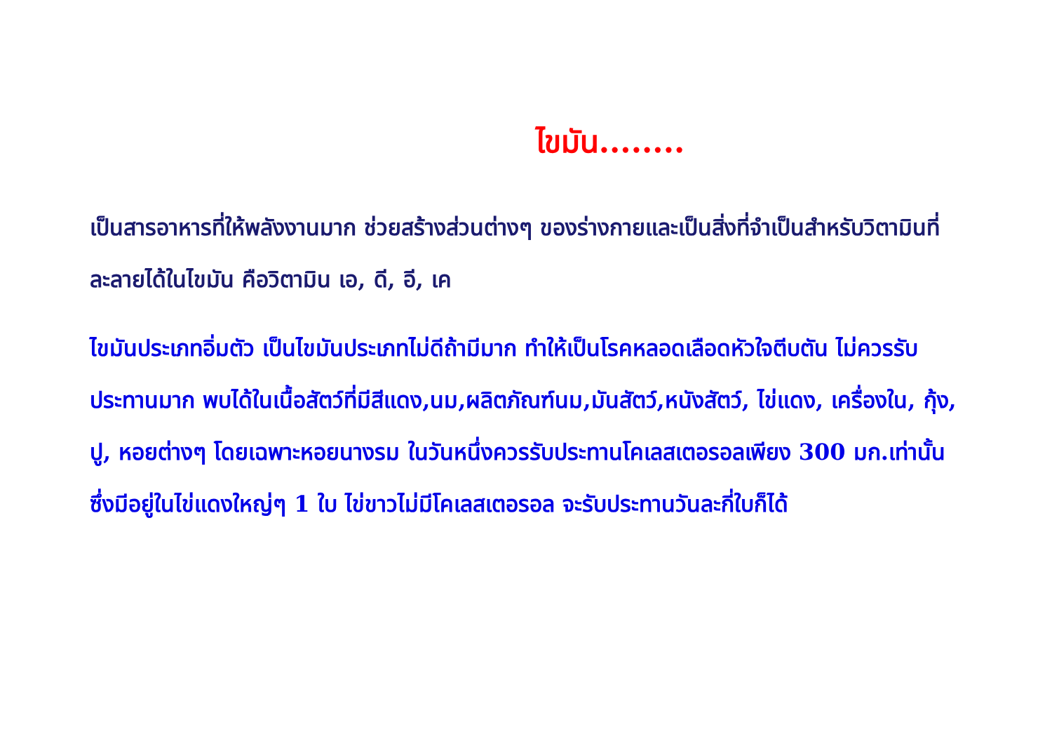ไขมัน........
เป็นสารอาหารที่ให้พลังงานมาก ช่วยสร้างส่วนต่างๆ ของร่างกายและเป็นสิ่งที่จำเป็นสำหรับวิตามินที่ละลายได้ในไขมัน คือวิตามิน เอ, ดี, อี, เค
ไขมันประเภทอิ่มตัว เป็นไขมันประเภทไม่ดีถ้ามีมาก ทำให้เป็นโรคหลอดเลือดหัวใจตีบตัน ไม่ควรรับประทานมาก พบได้ในเนื้อสัตว์ที่มีสีแดง,นม,ผลิตภัณฑ์นม,มันสัตว์,หนังสัตว์, ไข่แดง, เครื่องใน, กุ้ง, ปู, หอยต่างๆ โดยเฉพาะหอยนางรม ในวันหนึ่งควรรับประทานโคเลสเตอรอลเพียง 300 มก.เท่านั้น ซึ่งมีอยู่ในไข่แดงใหญ่ๆ 1 ใบ ไข่ขาวไม่มีโคเลสเตอรอล จะรับประทานวันละกี่ใบก็ได้